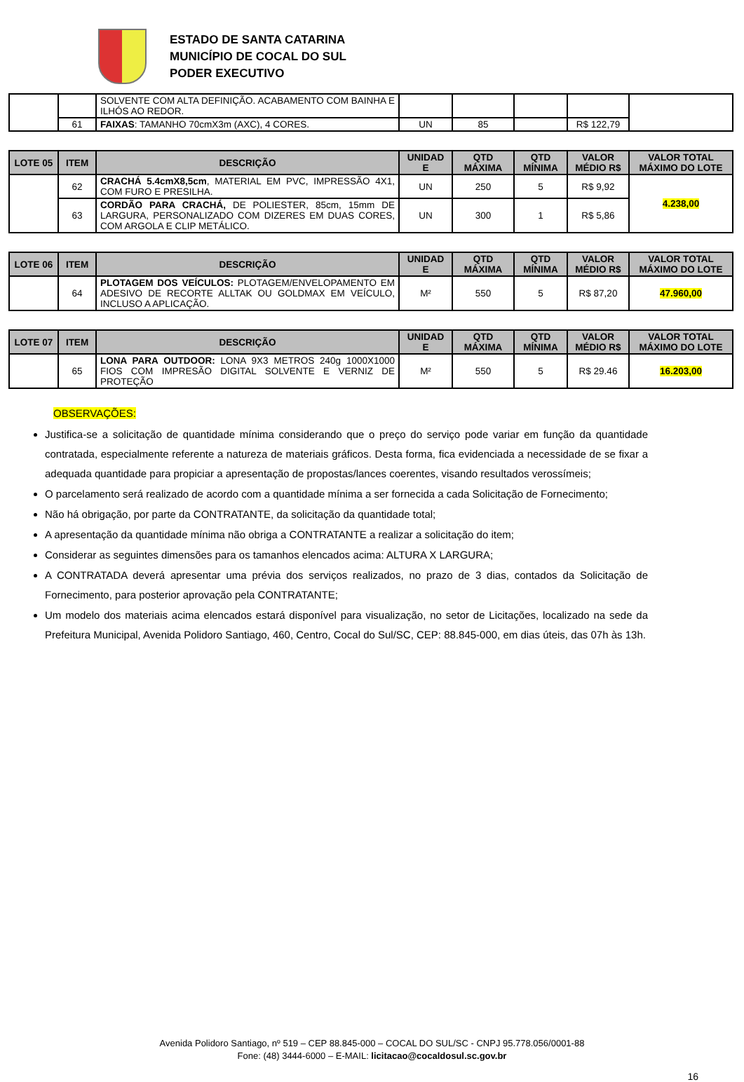ESTADO DE SANTA CATARINA
MUNICÍPIO DE COCAL DO SUL
PODER EXECUTIVO
| | | SOLVENTE COM ALTA DEFINIÇÃO. ACABAMENTO COM BAINHA E ILHÓS AO REDOR. | | | | | |
| | 61 | FAIXAS : TAMANHO 70cmX3m (AXC), 4 CORES. | UN | 85 | | R$ 122,79 | |
| LOTE 05 | ITEM | DESCRIÇÃO | UNIDAD E | QTD MÁXIMA | QTD MÍNIMA | VALOR MÉDIO R$ | VALOR TOTAL MÁXIMO DO LOTE |
| --- | --- | --- | --- | --- | --- | --- | --- |
| | 62 | CRACHÁ 5.4cmX8,5cm , MATERIAL EM PVC, IMPRESSÃO 4X1, COM FURO E PRESILHA. | UN | 250 | 5 | R$ 9,92 | 4.238,00 |
| | 63 | CORDÃO PARA CRACHÁ, DE POLIESTER, 85cm, 15mm DE LARGURA, PERSONALIZADO COM DIZERES EM DUAS CORES, COM ARGOLA E CLIP METÁLICO. | UN | 300 | 1 | R$ 5,86 | |
| LOTE 06 | ITEM | DESCRIÇÃO | UNIDAD E | QTD MÁXIMA | QTD MÍNIMA | VALOR MÉDIO R$ | VALOR TOTAL MÁXIMO DO LOTE |
| --- | --- | --- | --- | --- | --- | --- | --- |
| | 64 | PLOTAGEM DOS VEÍCULOS: PLOTAGEM/ENVELOPAMENTO EM ADESIVO DE RECORTE ALLTAK OU GOLDMAX EM VEÍCULO, INCLUSO A APLICAÇÃO. | M² | 550 | 5 | R$ 87,20 | 47.960,00 |
| LOTE 07 | ITEM | DESCRIÇÃO | UNIDAD E | QTD MÁXIMA | QTD MÍNIMA | VALOR MÉDIO R$ | VALOR TOTAL MÁXIMO DO LOTE |
| --- | --- | --- | --- | --- | --- | --- | --- |
| | 65 | LONA PARA OUTDOOR: LONA 9X3 METROS 240g 1000X1000 FIOS COM IMPRESÃO DIGITAL SOLVENTE E VERNIZ DE PROTEÇÃO | M² | 550 | 5 | R$ 29.46 | 16.203,00 |
OBSERVAÇÕES:
Justifica-se a solicitação de quantidade mínima considerando que o preço do serviço pode variar em função da quantidade contratada, especialmente referente a natureza de materiais gráficos. Desta forma, fica evidenciada a necessidade de se fixar a adequada quantidade para propiciar a apresentação de propostas/lances coerentes, visando resultados verossímeis;
O parcelamento será realizado de acordo com a quantidade mínima a ser fornecida a cada Solicitação de Fornecimento;
Não há obrigação, por parte da CONTRATANTE, da solicitação da quantidade total;
A apresentação da quantidade mínima não obriga a CONTRATANTE a realizar a solicitação do item;
Considerar as seguintes dimensões para os tamanhos elencados acima: ALTURA X LARGURA;
A CONTRATADA deverá apresentar uma prévia dos serviços realizados, no prazo de 3 dias, contados da Solicitação de Fornecimento, para posterior aprovação pela CONTRATANTE;
Um modelo dos materiais acima elencados estará disponível para visualização, no setor de Licitações, localizado na sede da Prefeitura Municipal, Avenida Polidoro Santiago, 460, Centro, Cocal do Sul/SC, CEP: 88.845-000, em dias úteis, das 07h às 13h.
Avenida Polidoro Santiago, nº 519 – CEP 88.845-000 – COCAL DO SUL/SC - CNPJ 95.778.056/0001-88
Fone: (48) 3444-6000 – E-MAIL: licitacao@cocaldosul.sc.gov.br
16